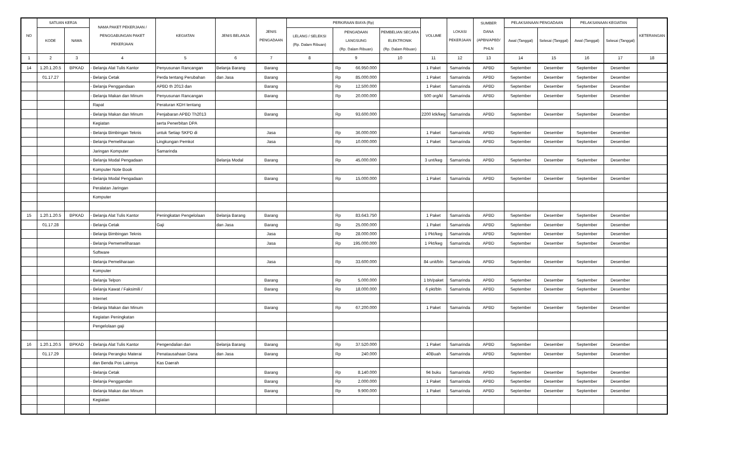| NO | SATUAN KERJA | | NAMA PAKET PEKERJAAN / PENGGABUNGAN PAKET PEKERJAAN | KEGIATAN | JENIS BELANJA | JENIS PENGADAAN | PERKIRAAN BIAYA (Rp) | | | VOLUME | LOKASI PEKERJAAN | SUMBER DANA (APBN/APBD/ PHLN | PELAKSANAAN PENGADAAN | | PELAKSANAAN KEGIATAN | | KETERANGAN |
| --- | --- | --- | --- | --- | --- | --- | --- | --- | --- | --- | --- | --- | --- | --- | --- | --- | --- |
| | KODE | NAMA | | | | | LELANG / SELEKSI (Rp. Dalam Ribuan) | PENGADAAN LANGSUNG (Rp. Dalam Ribuan) | PEMBELIAN SECARA ELEKTRONIK (Rp. Dalam Ribuan) | | | | Awal (Tanggal) | Selesai (Tanggal) | Awal (Tanggal) | Selesai (Tanggal) | |
| 1 | 2 | 3 | 4 | 5 | 6 | 7 | 8 | 9 | 10 | 11 | 12 | 13 | 14 | 15 | 16 | 17 | 18 |
| 14 | 1.20.1.20.5 | BPKAD | - Belanja Alat Tulis Kantor | Penyusunan Rancangan | Belanja Barang | Barang | | Rp 66.950.000 | | 1 Paket | Samarinda | APBD | September | Desember | September | Desember | |
| | 01.17.27 | | - Belanja Cetak | Perda tentang Perubahan | dan Jasa | Barang | | Rp 85.000.000 | | 1 Paket | Samarinda | APBD | September | Desember | September | Desember | |
| | | | - Belanja Penggandaan | APBD th 2013 dan | | Barang | | Rp 12.500.000 | | 1 Paket | Samarinda | APBD | September | Desember | September | Desember | |
| | | | - Belanja Makan dan Minum | Penyusunan Rancangan | | Barang | | Rp 20.000.000 | | 500 org/kl | Samarinda | APBD | September | Desember | September | Desember | |
| | | | Rapat | Peraturan KDH tentang | | | | | | | | | | | | | |
| | | | - Belanja Makan dan Minum | Penjabaran APBD Th2013 | | Barang | | Rp 93.600.000 | | 2200 ktk/keg | Samarinda | APBD | September | Desember | September | Desember | |
| | | | Kegiatan | serta Penerbitan DPA | | | | | | | | | | | | | |
| | | | - Belanja Bimbingan Teknis | untuk Setiap SKPD di | | Jasa | | Rp 36.000.000 | | 1 Paket | Samarinda | APBD | September | Desember | September | Desember | |
| | | | - Belanja Pemeliharaan | Lingkungan Pemkot | | Jasa | | Rp 10.000.000 | | 1 Paket | Samarinda | APBD | September | Desember | September | Desember | |
| | | | Jaringan Komputer | Samarinda | | | | | | | | | | | | | |
| | | | - Belanja Modal Pengadaan | | Belanja Modal | Barang | | Rp 45.000.000 | | 3 unt/keg | Samarinda | APBD | September | Desember | September | Desember | |
| | | | Komputer Note Book | | | | | | | | | | | | | | |
| | | | - Belanja Modal Pengadaan | | | Barang | | Rp 15.000.000 | | 1 Paket | Samarinda | APBD | September | Desember | September | Desember | |
| | | | Peralatan Jaringan | | | | | | | | | | | | | | |
| | | | Komputer | | | | | | | | | | | | | | |
| 15 | 1.20.1.20.5 | BPKAD | - Belanja Alat Tulis Kantor | Peningkatan Pengelolaan | Belanja Barang | Barang | | Rp 83.643.750 | | 1 Paket | Samarinda | APBD | September | Desember | September | Desember | |
| | 01.17.28 | | - Belanja Cetak | Gaji | dan Jasa | Barang | | Rp 25.000.000 | | 1 Paket | Samarinda | APBD | September | Desember | September | Desember | |
| | | | - Belanja Bimbingan Teknis | | | Jasa | | Rp 28.000.000 | | 1 Pkt/keg | Samarinda | APBD | September | Desember | September | Desember | |
| | | | - Belanja Pememeliharaan | | | Jasa | | Rp 195.000.000 | | 1 Pkt/keg | Samarinda | APBD | September | Desember | September | Desember | |
| | | | Software | | | | | | | | | | | | | | |
| | | | - Belanja Pemeliharaan | | | Jasa | | Rp 33.600.000 | | 84 unit/bln | Samarinda | APBD | September | Desember | September | Desember | |
| | | | Komputer | | | | | | | | | | | | | | |
| | | | - Belanja Telpon | | | Barang | | Rp 5.000.000 | | 1 bh/paket | Samarinda | APBD | September | Desember | September | Desember | |
| | | | - Belanja Kawat / Faksimili / | | | Barang | | Rp 18.000.000 | | 6 pkt/bln | Samarinda | APBD | September | Desember | September | Desember | |
| | | | Internet | | | | | | | | | | | | | | |
| | | | - Belanja Makan dan Minum | | | Barang | | Rp 67.200.000 | | 1 Paket | Samarinda | APBD | September | Desember | September | Desember | |
| | | | Kegiatan Peningkatan | | | | | | | | | | | | | | |
| | | | Pengelolaan gaji | | | | | | | | | | | | | | |
| 16 | 1.20.1.20.5 | BPKAD | - Belanja Alat Tulis Kantor | Pengendalian dan | Belanja Barang | Barang | | Rp 37.520.000 | | 1 Paket | Samarinda | APBD | September | Desember | September | Desember | |
| | 01.17.29 | | - Belanja Perangko Materai | Penatausahaan Dana | dan Jasa | Barang | | Rp 240.000 | | 40Buah | Samarinda | APBD | September | Desember | September | Desember | |
| | | | dan Benda Pos Lainnya | Kas Daerah | | | | | | | | | | | | | |
| | | | - Belanja Cetak | | | Barang | | Rp 8.140.000 | | 94 buku | Samarinda | APBD | September | Desember | September | Desember | |
| | | | - Belanja Penggandan | | | Barang | | Rp 2.000.000 | | 1 Paket | Samarinda | APBD | September | Desember | September | Desember | |
| | | | - Belanja Makan dan Minum | | | Barang | | Rp 9.900.000 | | 1 Paket | Samarinda | APBD | September | Desember | September | Desember | |
| | | | Kegiatan | | | | | | | | | | | | | | |